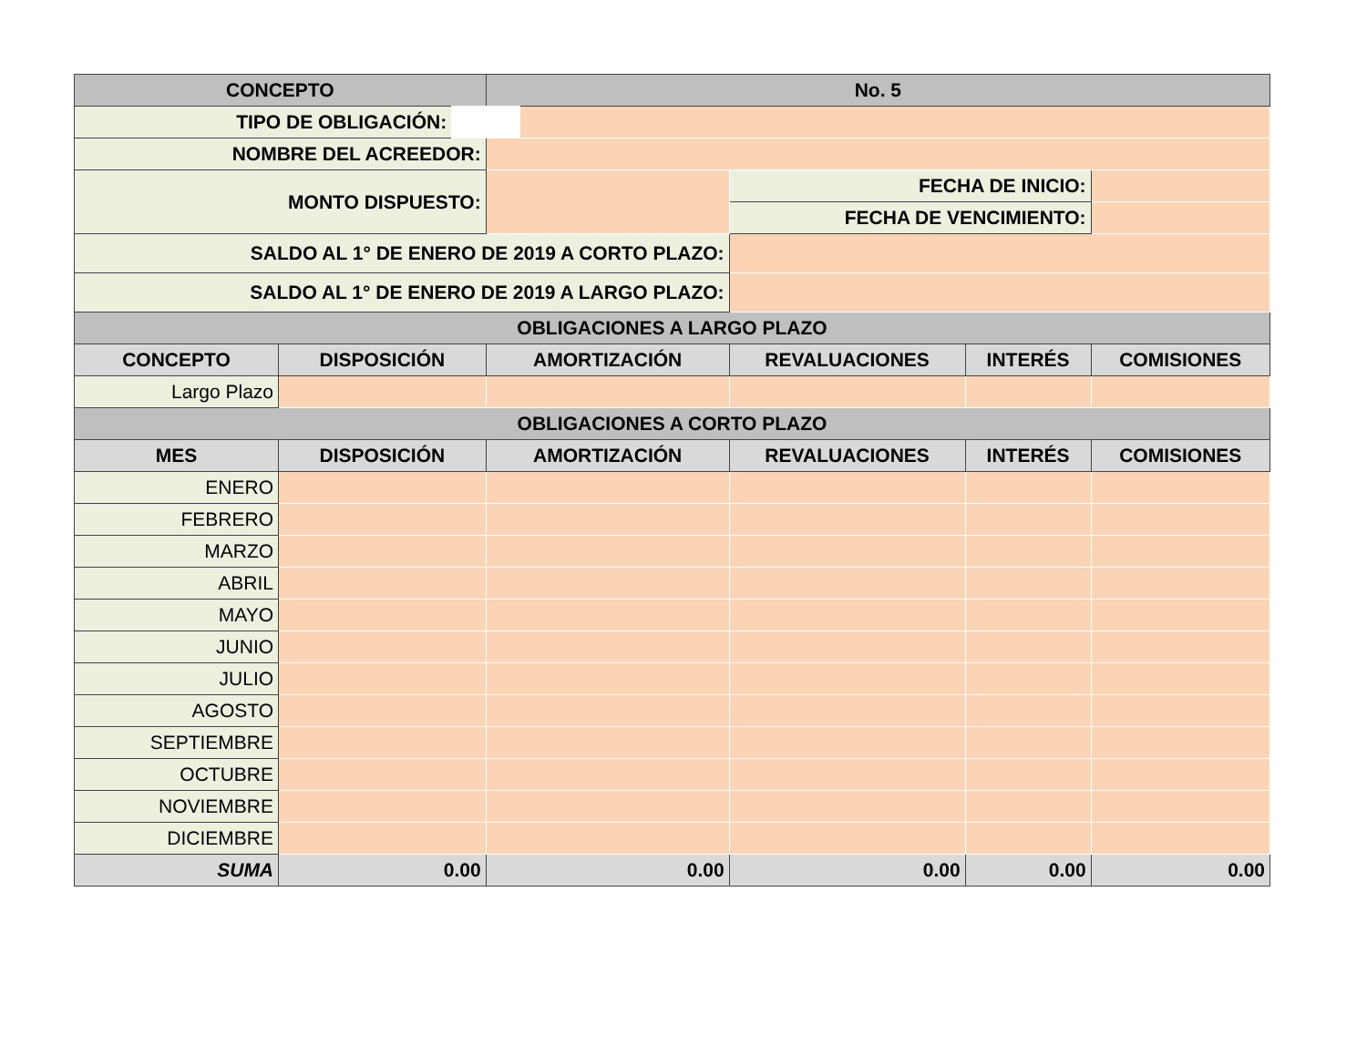| CONCEPTO | | No. 5 | | | |
| --- | --- | --- | --- | --- | --- |
| TIPO DE OBLIGACIÓN: | | | | | |
| NOMBRE DEL ACREEDOR: | | | | | |
| MONTO DISPUESTO: | | | FECHA DE INICIO: | | |
| | | | FECHA DE VENCIMIENTO: | | |
| SALDO AL 1° DE ENERO DE 2019 A CORTO PLAZO: | | | | | |
| SALDO AL 1° DE ENERO DE 2019 A LARGO PLAZO: | | | | | |
| OBLIGACIONES A LARGO PLAZO | | | | | |
| CONCEPTO | DISPOSICIÓN | AMORTIZACIÓN | REVALUACIONES | INTERÉS | COMISIONES |
| Largo Plazo | | | | | |
| OBLIGACIONES A CORTO PLAZO | | | | | |
| MES | DISPOSICIÓN | AMORTIZACIÓN | REVALUACIONES | INTERÉS | COMISIONES |
| ENERO | | | | | |
| FEBRERO | | | | | |
| MARZO | | | | | |
| ABRIL | | | | | |
| MAYO | | | | | |
| JUNIO | | | | | |
| JULIO | | | | | |
| AGOSTO | | | | | |
| SEPTIEMBRE | | | | | |
| OCTUBRE | | | | | |
| NOVIEMBRE | | | | | |
| DICIEMBRE | | | | | |
| SUMA | 0.00 | 0.00 | 0.00 | 0.00 | 0.00 |